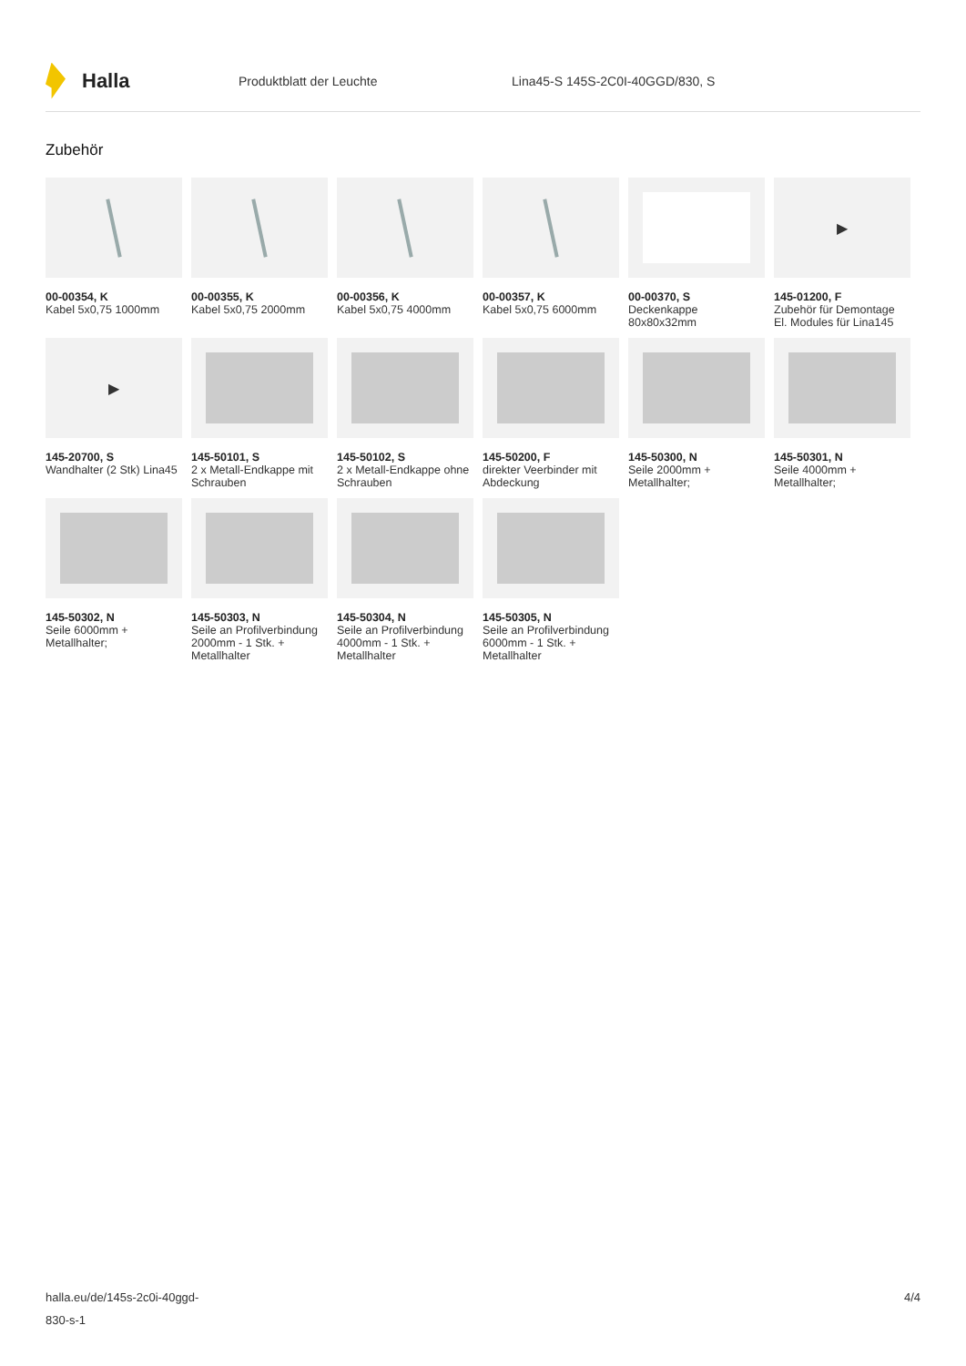Halla
Produktblatt der Leuchte
Lina45-S 145S-2C0I-40GGD/830, S
Zubehör
00-00354, K
Kabel 5x0,75 1000mm
00-00355, K
Kabel 5x0,75 2000mm
00-00356, K
Kabel 5x0,75 4000mm
00-00357, K
Kabel 5x0,75 6000mm
00-00370, S
Deckenkappe 80x80x32mm
▶
145-01200, F
Zubehör für Demontage El. Modules für Lina145
▶
145-20700, S
Wandhalter (2 Stk) Lina45
145-50101, S
2 x Metall-Endkappe mit Schrauben
145-50102, S
2 x Metall-Endkappe ohne Schrauben
145-50200, F
direkter Veerbinder mit Abdeckung
145-50300, N
Seile 2000mm + Metallhalter;
145-50301, N
Seile 4000mm + Metallhalter;
145-50302, N
Seile 6000mm + Metallhalter;
145-50303, N
Seile an Profilverbindung 2000mm - 1 Stk. + Metallhalter
145-50304, N
Seile an Profilverbindung 4000mm - 1 Stk. + Metallhalter
145-50305, N
Seile an Profilverbindung 6000mm - 1 Stk. + Metallhalter
halla.eu/de/145s-2c0i-40ggd-
830-s-1
4/4